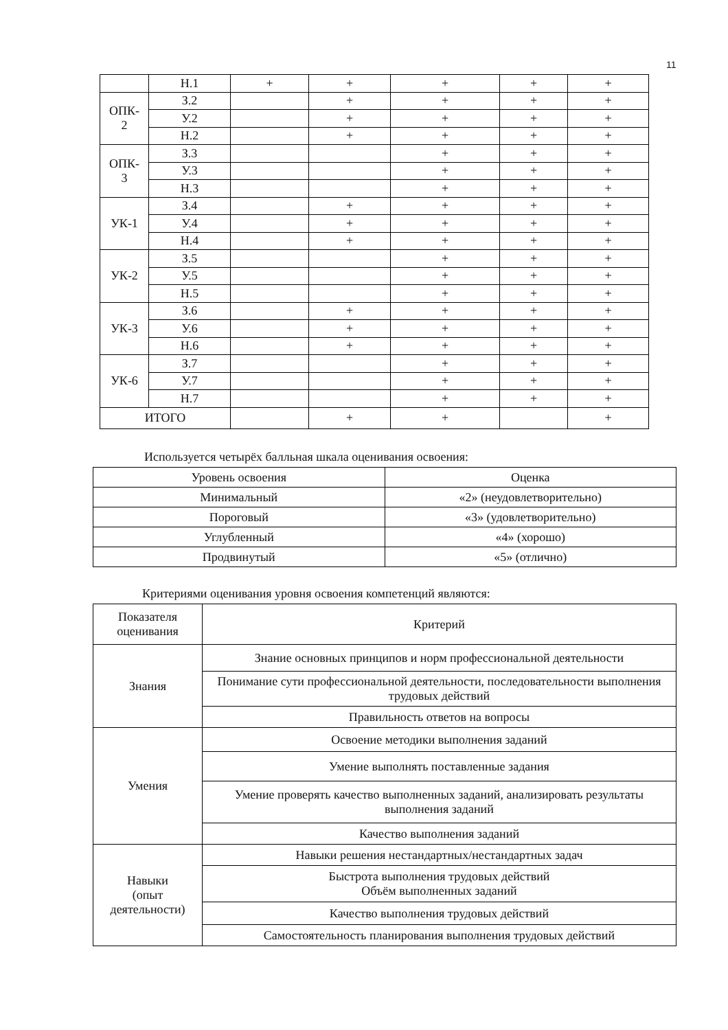11
| | Н.1 | + | + | + | + | + |
| ОПК- 2 | З.2 | | + | + | + | + |
| | У.2 | | + | + | + | + |
| | Н.2 | | + | + | + | + |
| ОПК- 3 | З.3 | | | + | + | + |
| | У.3 | | | + | + | + |
| | Н.3 | | | + | + | + |
| УК-1 | З.4 | | + | + | + | + |
| | У.4 | | + | + | + | + |
| | Н.4 | | + | + | + | + |
| УК-2 | З.5 | | | + | + | + |
| | У.5 | | | + | + | + |
| | Н.5 | | | + | + | + |
| УК-3 | З.6 | | + | + | + | + |
| | У.6 | | + | + | + | + |
| | Н.6 | | + | + | + | + |
| УК-6 | З.7 | | | + | + | + |
| | У.7 | | | + | + | + |
| | Н.7 | | | + | + | + |
| ИТОГО | | | + | + | | + |
Используется четырёх балльная шкала оценивания освоения:
| Уровень освоения | Оценка |
| Минимальный | «2» (неудовлетворительно) |
| Пороговый | «3» (удовлетворительно) |
| Углубленный | «4» (хорошо) |
| Продвинутый | «5» (отлично) |
Критериями оценивания уровня освоения компетенций являются:
| Показателя оценивания | Критерий |
| Знания | Знание основных принципов и норм профессиональной деятельности |
| | Понимание сути профессиональной деятельности, последовательности выполнения трудовых действий |
| | Правильность ответов на вопросы |
| Умения | Освоение методики выполнения заданий |
| | Умение выполнять поставленные задания |
| | Умение проверять качество выполненных заданий, анализировать результаты выполнения заданий |
| | Качество выполнения заданий |
| Навыки (опыт деятельности) | Навыки решения нестандартных/нестандартных задач |
| | Быстрота выполнения трудовых действий Объём выполненных заданий |
| | Качество выполнения трудовых действий |
| | Самостоятельность планирования выполнения трудовых действий |